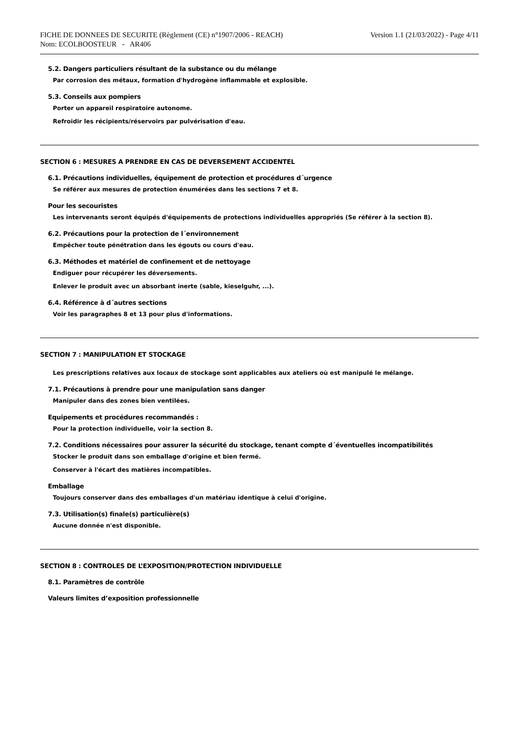FICHE DE DONNEES DE SECURITE (Règlement (CE) n°1907/2006 - REACH)
Nom: ECOLBOOSTEUR - AR406
Version 1.1 (21/03/2022) - Page 4/11
5.2. Dangers particuliers résultant de la substance ou du mélange
Par corrosion des métaux, formation d'hydrogène inflammable et explosible.
5.3. Conseils aux pompiers
Porter un appareil respiratoire autonome.
Refroidir les récipients/réservoirs par pulvérisation d'eau.
SECTION 6 : MESURES A PRENDRE EN CAS DE DEVERSEMENT ACCIDENTEL
6.1. Précautions individuelles, équipement de protection et procédures d´urgence
Se référer aux mesures de protection énumérées dans les sections 7 et 8.
Pour les secouristes
Les intervenants seront équipés d'équipements de protections individuelles appropriés (Se référer à la section 8).
6.2. Précautions pour la protection de l´environnement
Empêcher toute pénétration dans les égouts ou cours d'eau.
6.3. Méthodes et matériel de confinement et de nettoyage
Endiguer pour récupérer les déversements.
Enlever le produit avec un absorbant inerte (sable, kieselguhr, ...).
6.4. Référence à d´autres sections
Voir les paragraphes 8 et 13 pour plus d'informations.
SECTION 7 : MANIPULATION ET STOCKAGE
Les prescriptions relatives aux locaux de stockage sont applicables aux ateliers où est manipulé le mélange.
7.1. Précautions à prendre pour une manipulation sans danger
Manipuler dans des zones bien ventilées.
Equipements et procédures recommandés :
Pour la protection individuelle, voir la section 8.
7.2. Conditions nécessaires pour assurer la sécurité du stockage, tenant compte d´éventuelles incompatibilités
Stocker le produit dans son emballage d'origine et bien fermé.
Conserver à l'écart des matières incompatibles.
Emballage
Toujours conserver dans des emballages d'un matériau identique à celui d'origine.
7.3. Utilisation(s) finale(s) particulière(s)
Aucune donnée n'est disponible.
SECTION 8 : CONTROLES DE L’EXPOSITION/PROTECTION INDIVIDUELLE
8.1. Paramètres de contrôle
Valeurs limites d’exposition professionnelle